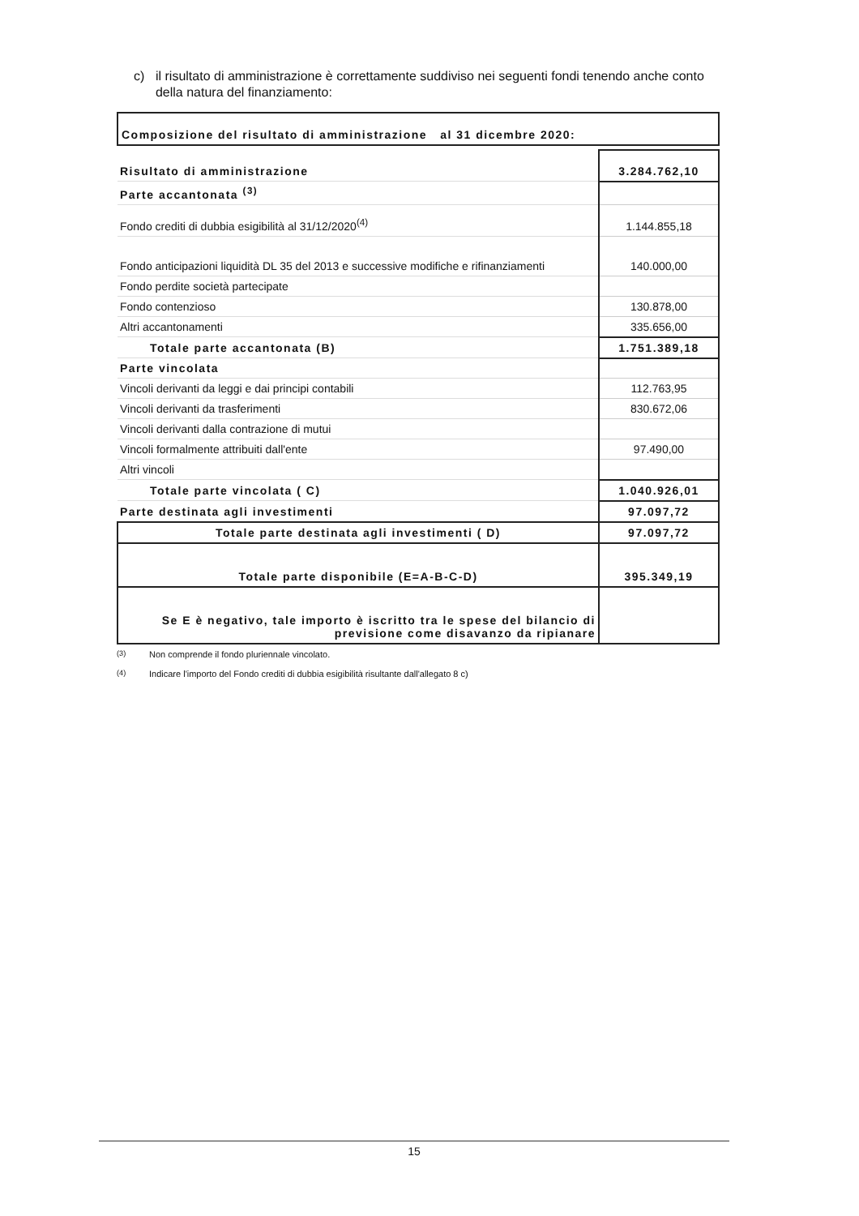c) il risultato di amministrazione è correttamente suddiviso nei seguenti fondi tenendo anche conto della natura del finanziamento:
Composizione del risultato di amministrazione al 31 dicembre 2020:
| Risultato di amministrazione | 3.284.762,10 |
| Parte accantonata <sup>(3)</sup> | |
| Fondo crediti di dubbia esigibilità al 31/12/2020<sup>(4)</sup> | 1.144.855,18 |
| Fondo anticipazioni liquidità DL 35 del 2013 e successive modifiche e rifinanziamenti | 140.000,00 |
| Fondo perdite società partecipate | |
| Fondo contenzioso | 130.878,00 |
| Altri accantonamenti | 335.656,00 |
| Totale parte accantonata (B) | 1.751.389,18 |
| Parte vincolata | |
| Vincoli derivanti da leggi e dai principi contabili | 112.763,95 |
| Vincoli derivanti da trasferimenti | 830.672,06 |
| Vincoli derivanti dalla contrazione di mutui | |
| Vincoli formalmente attribuiti dall'ente | 97.490,00 |
| Altri vincoli | |
| Totale parte vincolata ( C) | 1.040.926,01 |
| Parte destinata agli investimenti | 97.097,72 |
| Totale parte destinata agli investimenti ( D) | 97.097,72 |
| Totale parte disponibile (E=A-B-C-D) | 395.349,19 |
| Se E è negativo, tale importo è iscritto tra le spese del bilancio di previsione come disavanzo da ripianare | |
<sup>(3)</sup> Non comprende il fondo pluriennale vincolato.
<sup>(4)</sup> Indicare l'importo del Fondo crediti di dubbia esigibilità risultante dall'allegato 8 c)
15